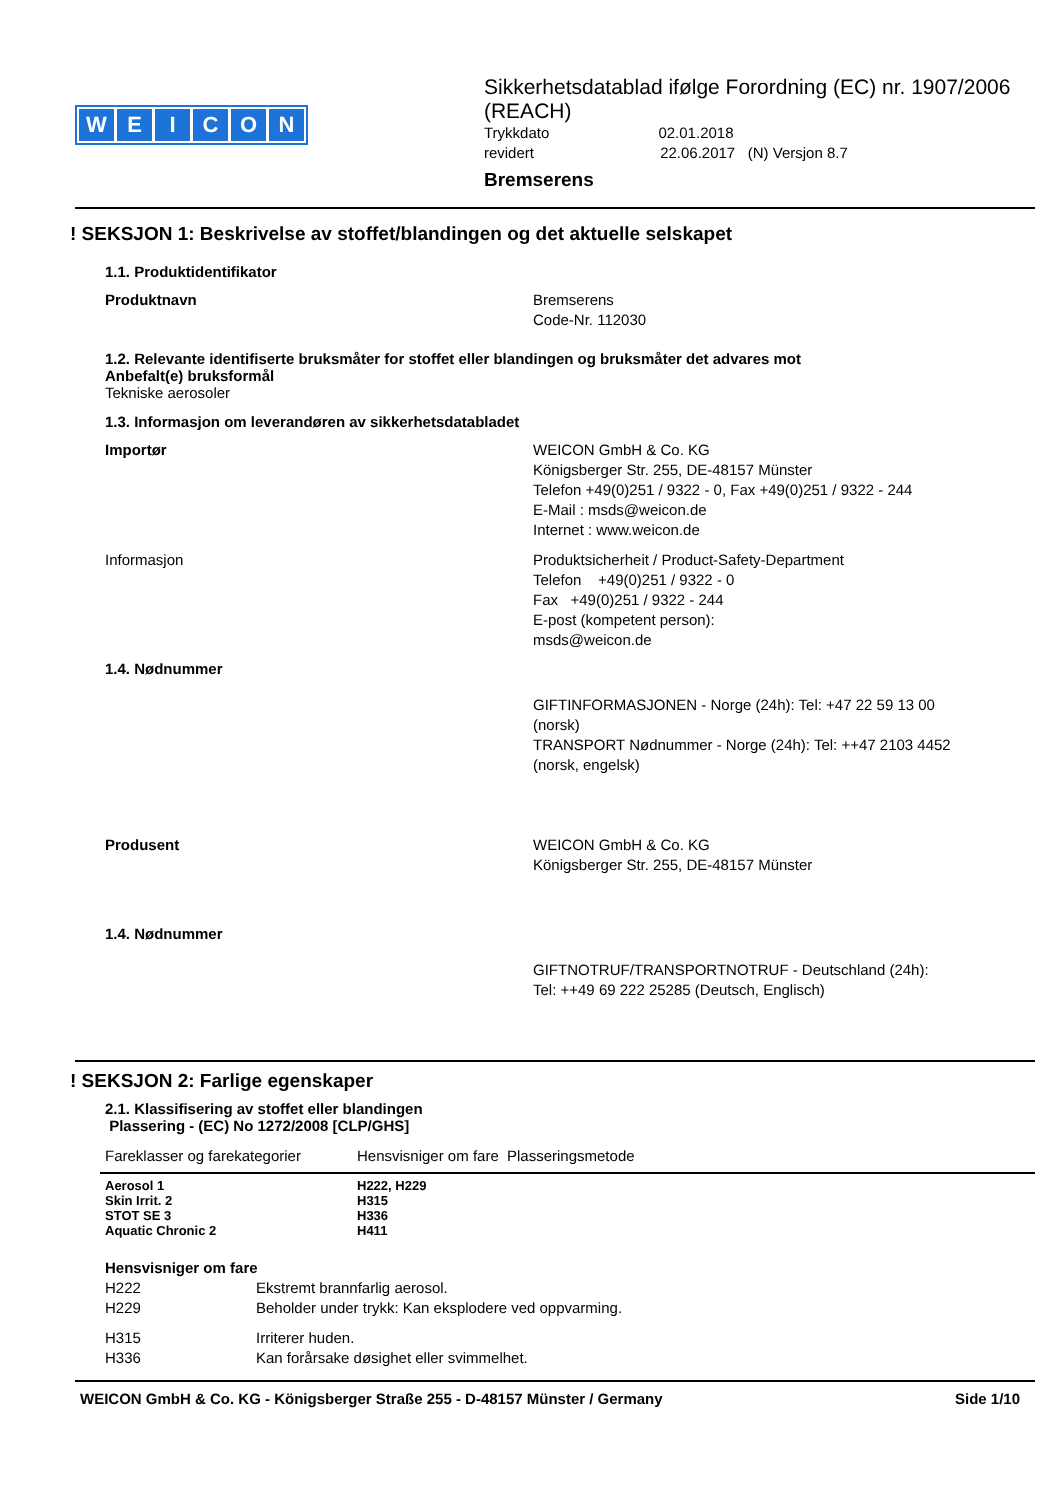WEICON
Sikkerhetsdatablad ifølge Forordning (EC) nr. 1907/2006 (REACH)
Trykkdato 02.01.2018
revidert 22.06.2017 (N) Versjon 8.7
Bremserens
! SEKSJON 1: Beskrivelse av stoffet/blandingen og det aktuelle selskapet
1.1. Produktidentifikator
Produktnavn Bremserens
Code-Nr. 112030
1.2. Relevante identifiserte bruksmåter for stoffet eller blandingen og bruksmåter det advares mot
Anbefalt(e) bruksformål
Tekniske aerosoler
1.3. Informasjon om leverandøren av sikkerhetsdatabladet
Importør WEICON GmbH & Co. KG
Königsberger Str. 255, DE-48157 Münster
Telefon +49(0)251 / 9322 - 0, Fax +49(0)251 / 9322 - 244
E-Mail : msds@weicon.de
Internet : www.weicon.de
Informasjon Produktsicherheit / Product-Safety-Department
Telefon +49(0)251 / 9322 - 0
Fax +49(0)251 / 9322 - 244
E-post (kompetent person):
msds@weicon.de
1.4. Nødnummer
GIFTINFORMASJONEN - Norge (24h): Tel: +47 22 59 13 00 (norsk)
TRANSPORT Nødnummer - Norge (24h): Tel: ++47 2103 4452 (norsk, engelsk)
Produsent WEICON GmbH & Co. KG
Königsberger Str. 255, DE-48157 Münster
1.4. Nødnummer
GIFTNOTRUF/TRANSPORTNOTRUF - Deutschland (24h):
Tel: ++49 69 222 25285 (Deutsch, Englisch)
! SEKSJON 2: Farlige egenskaper
2.1. Klassifisering av stoffet eller blandingen
Plassering - (EC) No 1272/2008 [CLP/GHS]
| Fareklasser og farekategorier | Hensvisniger om fare | Plasseringsmetode |
| Aerosol 1 | H222, H229 | |
| Skin Irrit. 2 | H315 | |
| STOT SE 3 | H336 | |
| Aquatic Chronic 2 | H411 | |
Hensvisniger om fare
| H222 | Ekstremt brannfarlig aerosol. |
| H229 | Beholder under trykk: Kan eksplodere ved oppvarming. |
| H315 | Irriterer huden. |
| H336 | Kan forårsake døsighet eller svimmelhet. |
WEICON GmbH & Co. KG - Königsberger Straße 255 - D-48157 Münster / Germany Side 1/10